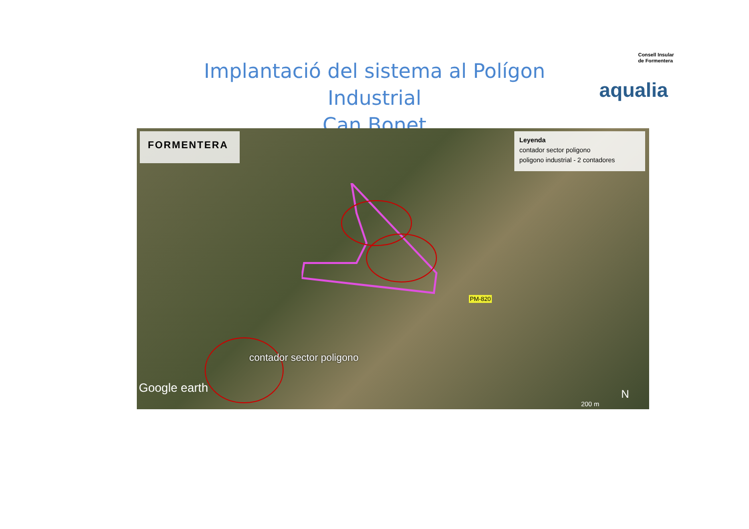Implantació del sistema al Polígon Industrial
Can Bonet
Consell Insular
de Formentera
aqualia
FORMENTERA
Leyenda
contador sector poligono
poligono industrial - 2 contadores
contador sector poligono
PM-820
Google earth
200 m
N